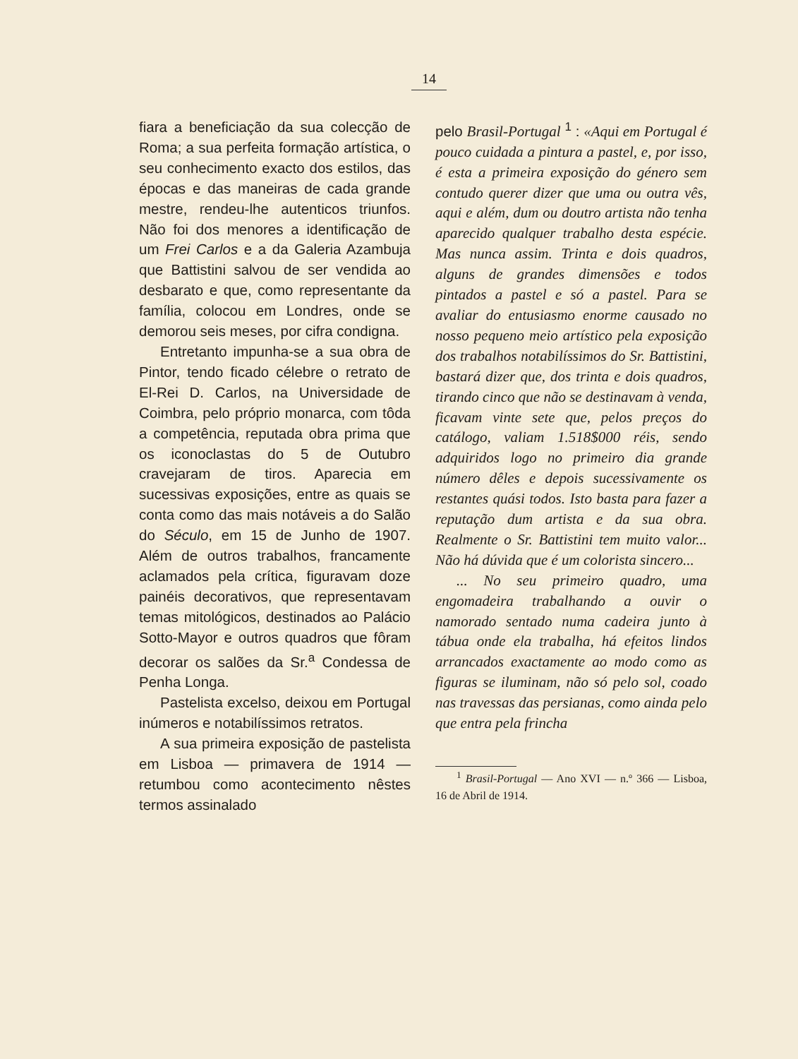14
fiara a beneficiação da sua colecção de Roma; a sua perfeita formação artística, o seu conhecimento exacto dos estilos, das épocas e das maneiras de cada grande mestre, rendeu-lhe autenticos triunfos. Não foi dos menores a identificação de um Frei Carlos e a da Galeria Azambuja que Battistini salvou de ser vendida ao desbarato e que, como representante da família, colocou em Londres, onde se demorou seis meses, por cifra condigna.
Entretanto impunha-se a sua obra de Pintor, tendo ficado célebre o retrato de El-Rei D. Carlos, na Universidade de Coimbra, pelo próprio monarca, com tôda a competência, reputada obra prima que os iconoclastas do 5 de Outubro cravejaram de tiros. Aparecia em sucessivas exposições, entre as quais se conta como das mais notáveis a do Salão do Século, em 15 de Junho de 1907. Além de outros trabalhos, francamente aclamados pela crítica, figuravam doze painéis decorativos, que representavam temas mitológicos, destinados ao Palácio Sotto-Mayor e outros quadros que fôram decorar os salões da Sr.<sup>a</sup> Condessa de Penha Longa.
Pastelista excelso, deixou em Portugal inúmeros e notabilíssimos retratos.
A sua primeira exposição de pastelista em Lisboa — primavera de 1914 — retumbou como acontecimento nêstes termos assinalado
pelo Brasil-Portugal <sup>1</sup> : «Aqui em Portugal é pouco cuidada a pintura a pastel, e, por isso, é esta a primeira exposição do género sem contudo querer dizer que uma ou outra vês, aqui e além, dum ou doutro artista não tenha aparecido qualquer trabalho desta espécie. Mas nunca assim. Trinta e dois quadros, alguns de grandes dimensões e todos pintados a pastel e só a pastel. Para se avaliar do entusiasmo enorme causado no nosso pequeno meio artístico pela exposição dos trabalhos notabilíssimos do Sr. Battistini, bastará dizer que, dos trinta e dois quadros, tirando cinco que não se destinavam à venda, ficavam vinte sete que, pelos preços do catálogo, valiam 1.518$000 réis, sendo adquiridos logo no primeiro dia grande número dêles e depois sucessivamente os restantes quási todos. Isto basta para fazer a reputação dum artista e da sua obra. Realmente o Sr. Battistini tem muito valor... Não há dúvida que é um colorista sincero...
... No seu primeiro quadro, uma engomadeira trabalhando a ouvir o namorado sentado numa cadeira junto à tábua onde ela trabalha, há efeitos lindos arrancados exactamente ao modo como as figuras se iluminam, não só pelo sol, coado nas travessas das persianas, como ainda pelo que entra pela frincha
<sup>1</sup> Brasil-Portugal — Ano XVI — n.º 366 — Lisboa, 16 de Abril de 1914.